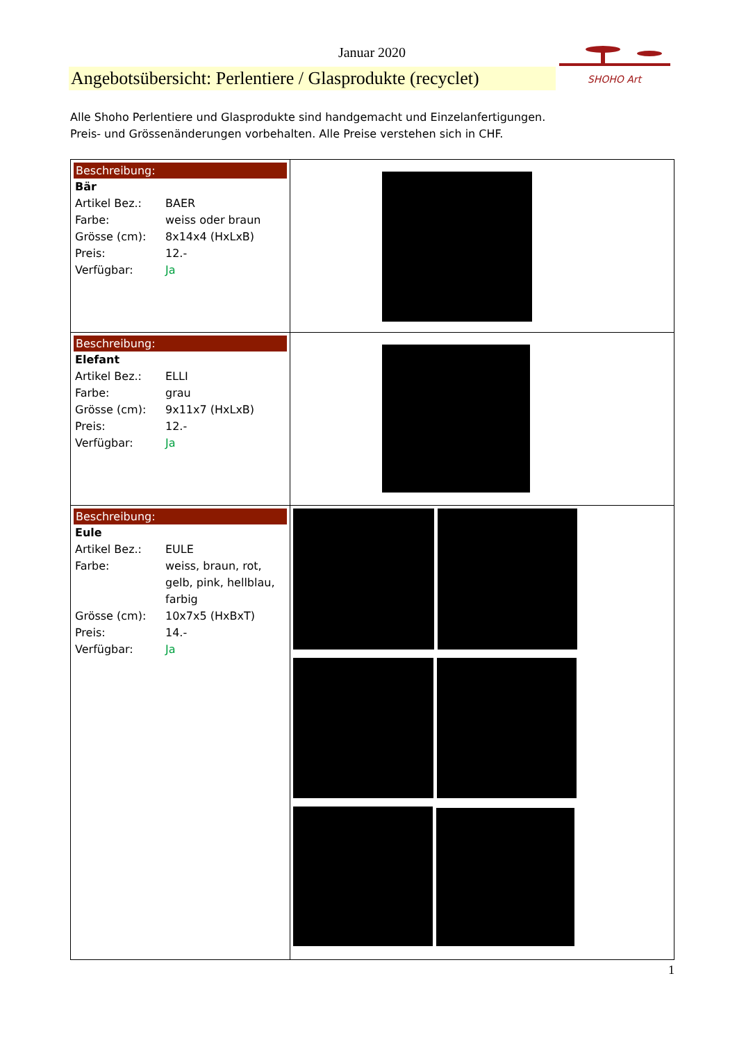Januar 2020
Angebotsübersicht: Perlentiere / Glasprodukte (recyclet)
SHOHO Art
Alle Shoho Perlentiere und Glasprodukte sind handgemacht und Einzelanfertigungen.
Preis- und Grössenänderungen vorbehalten. Alle Preise verstehen sich in CHF.
| Beschreibung: Bär Artikel Bez.: BAER Farbe: weiss oder braun Grösse (cm): 8x14x4 (HxLxB) Preis: 12.- Verfügbar: Ja | |
| Beschreibung: Elefant Artikel Bez.: ELLI Farbe: grau Grösse (cm): 9x11x7 (HxLxB) Preis: 12.- Verfügbar: Ja | |
| Beschreibung: Eule Artikel Bez.: EULE Farbe: weiss, braun, rot, gelb, pink, hellblau, farbig Grösse (cm): 10x7x5 (HxBxT) Preis: 14.- Verfügbar: Ja | |
1